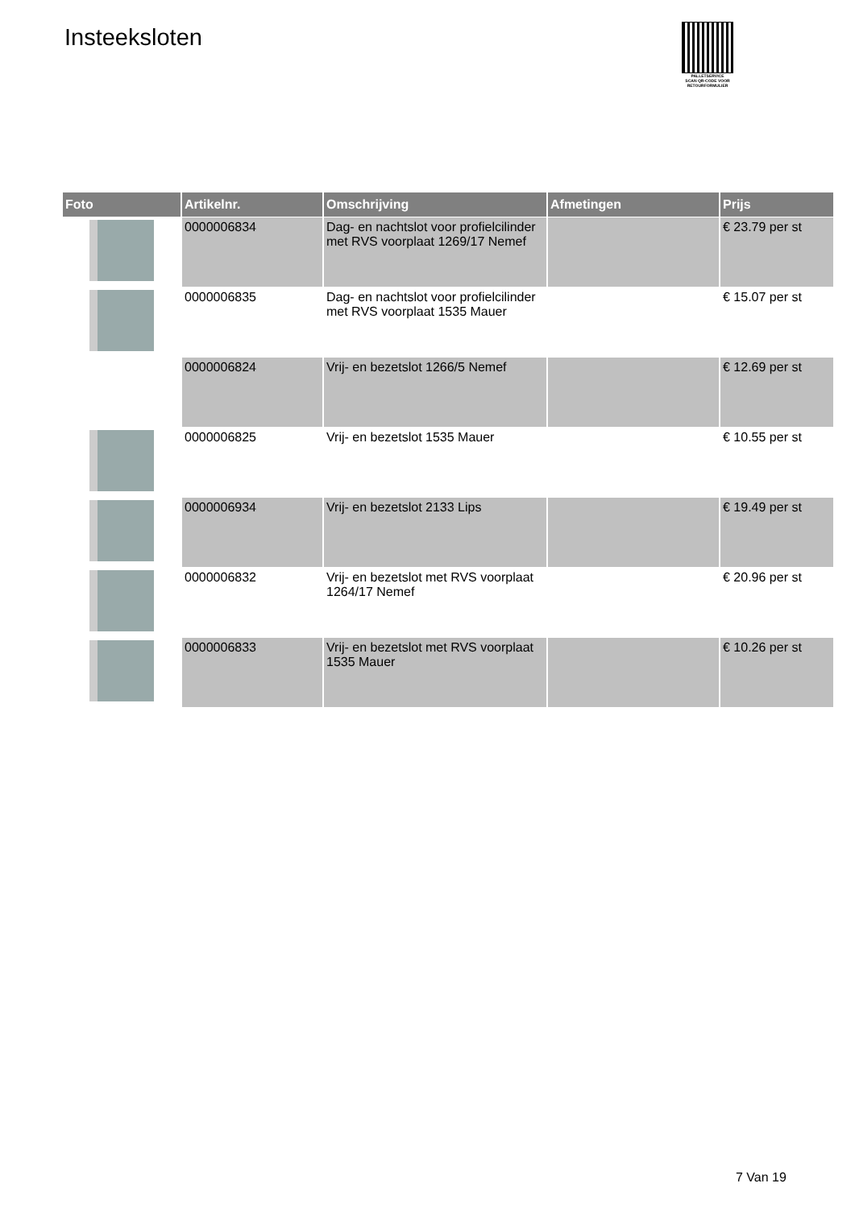Insteeksloten
PALLETSERVICE
SCAN QR-CODE VOOR RETOURFORMULIER
| Foto | Artikelnr. | Omschrijving | Afmetingen | Prijs |
| --- | --- | --- | --- | --- |
| | 0000006834 | Dag- en nachtslot voor profielcilinder met RVS voorplaat 1269/17 Nemef | | € 23.79 per st |
| | 0000006835 | Dag- en nachtslot voor profielcilinder met RVS voorplaat 1535 Mauer | | € 15.07 per st |
| | 0000006824 | Vrij- en bezetslot 1266/5 Nemef | | € 12.69 per st |
| | 0000006825 | Vrij- en bezetslot 1535 Mauer | | € 10.55 per st |
| | 0000006934 | Vrij- en bezetslot 2133 Lips | | € 19.49 per st |
| | 0000006832 | Vrij- en bezetslot met RVS voorplaat 1264/17 Nemef | | € 20.96 per st |
| | 0000006833 | Vrij- en bezetslot met RVS voorplaat 1535 Mauer | | € 10.26 per st |
7 Van 19